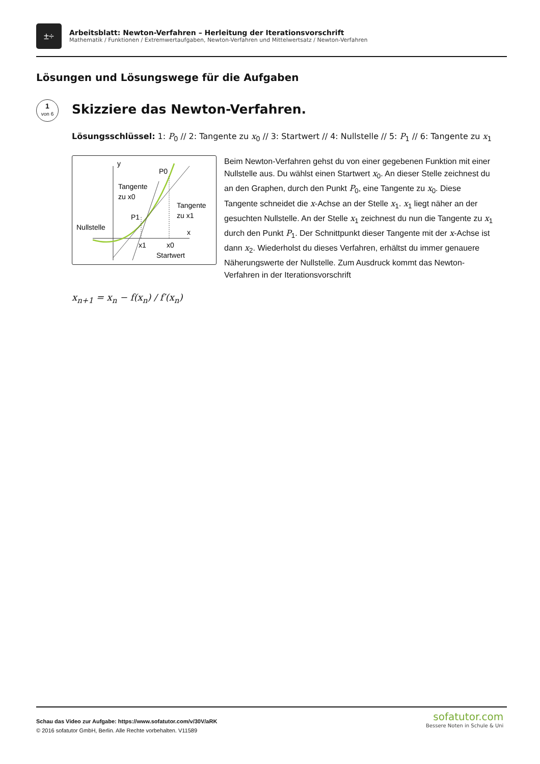±÷
Arbeitsblatt: Newton-Verfahren – Herleitung der Iterationsvorschrift
Mathematik / Funktionen / Extremwertaufgaben, Newton-Verfahren und Mittelwertsatz / Newton-Verfahren
Lösungen und Lösungswege für die Aufgaben
1
von 6
Skizziere das Newton-Verfahren.
Lösungsschlüssel: 1: P<sub>0</sub> // 2: Tangente zu x<sub>0</sub> // 3: Startwert // 4: Nullstelle // 5: P<sub>1</sub> // 6: Tangente zu x<sub>1</sub>
y
P0
Tangente
zu x0
Tangente
zu x1
P1
Nullstelle
x
x1
x0
Startwert
Beim Newton-Verfahren gehst du von einer gegebenen Funktion mit einer Nullstelle aus. Du wählst einen Startwert x<sub>0</sub>. An dieser Stelle zeichnest du an den Graphen, durch den Punkt P<sub>0</sub>, eine Tangente zu x<sub>0</sub>. Diese Tangente schneidet die x-Achse an der Stelle x<sub>1</sub>. x<sub>1</sub> liegt näher an der gesuchten Nullstelle. An der Stelle x<sub>1</sub> zeichnest du nun die Tangente zu x<sub>1</sub> durch den Punkt P<sub>1</sub>. Der Schnittpunkt dieser Tangente mit der x-Achse ist dann x<sub>2</sub>. Wiederholst du dieses Verfahren, erhältst du immer genauere Näherungswerte der Nullstelle. Zum Ausdruck kommt das Newton-Verfahren in der Iterationsvorschrift
x<sub>n+1</sub> = x<sub>n</sub> − f(x<sub>n</sub>) / f′(x<sub>n</sub>)
Schau das Video zur Aufgabe: https://www.sofatutor.com/v/30V/aRK
© 2016 sofatutor GmbH, Berlin. Alle Rechte vorbehalten. V11589
sofatutor.com
Bessere Noten in Schule & Uni